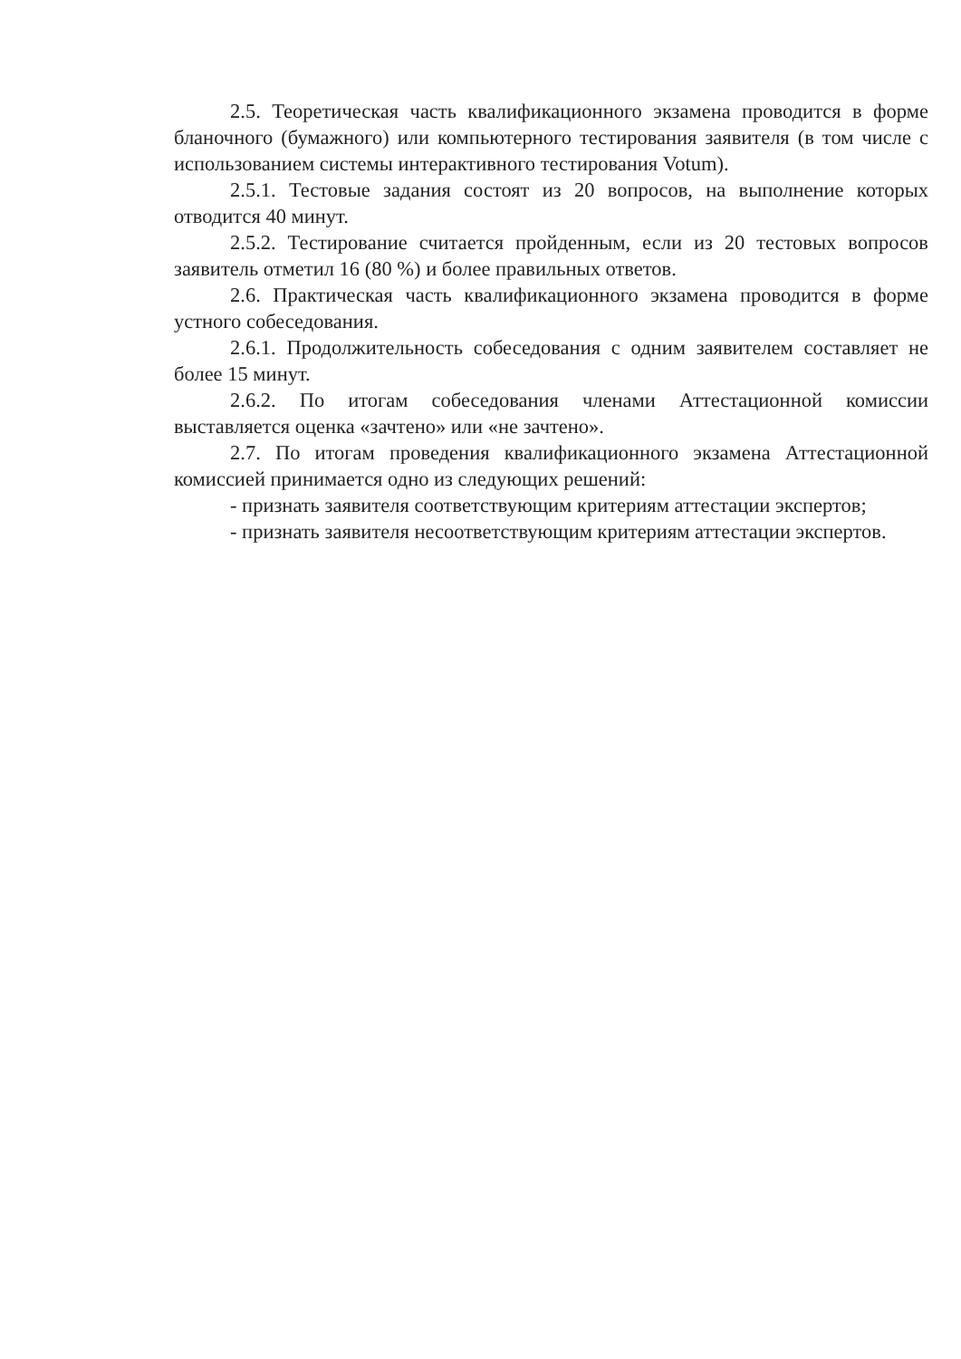2.5. Теоретическая часть квалификационного экзамена проводится в форме бланочного (бумажного) или компьютерного тестирования заявителя (в том числе с использованием системы интерактивного тестирования Votum).
2.5.1. Тестовые задания состоят из 20 вопросов, на выполнение которых отводится 40 минут.
2.5.2. Тестирование считается пройденным, если из 20 тестовых вопросов заявитель отметил 16 (80 %) и более правильных ответов.
2.6. Практическая часть квалификационного экзамена проводится в форме устного собеседования.
2.6.1. Продолжительность собеседования с одним заявителем составляет не более 15 минут.
2.6.2. По итогам собеседования членами Аттестационной комиссии выставляется оценка «зачтено» или «не зачтено».
2.7. По итогам проведения квалификационного экзамена Аттестационной комиссией принимается одно из следующих решений:
- признать заявителя соответствующим критериям аттестации экспертов;
- признать заявителя несоответствующим критериям аттестации экспертов.